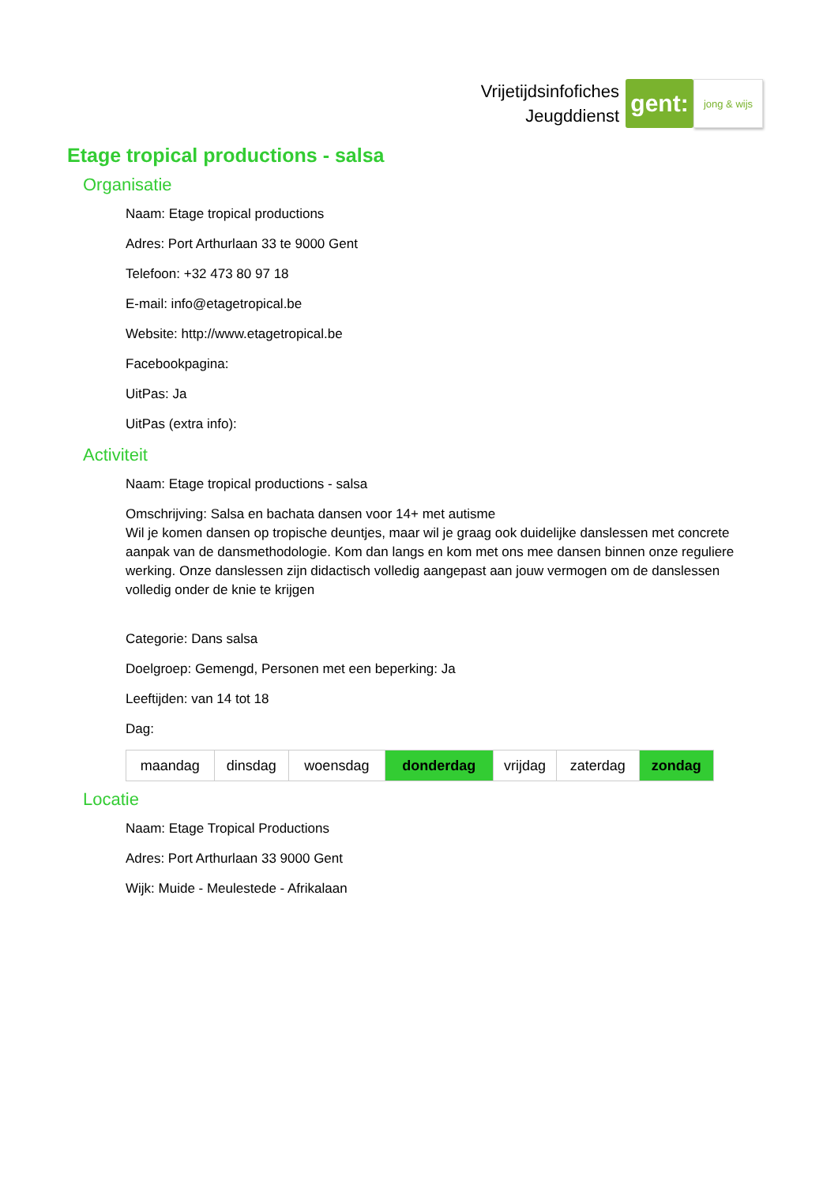Vrijetijdsinfofiches
Jeugddienst
gent:
jong & wijs
Etage tropical productions - salsa
Organisatie
Naam: Etage tropical productions
Adres: Port Arthurlaan 33 te 9000 Gent
Telefoon: +32 473 80 97 18
E-mail: info@etagetropical.be
Website: http://www.etagetropical.be
Facebookpagina:
UitPas: Ja
UitPas (extra info):
Activiteit
Naam: Etage tropical productions - salsa
Omschrijving: Salsa en bachata dansen voor 14+ met autisme
Wil je komen dansen op tropische deuntjes, maar wil je graag ook duidelijke danslessen met concrete aanpak van de dansmethodologie. Kom dan langs en kom met ons mee dansen binnen onze reguliere werking. Onze danslessen zijn didactisch volledig aangepast aan jouw vermogen om de danslessen volledig onder de knie te krijgen
Categorie: Dans salsa
Doelgroep: Gemengd, Personen met een beperking: Ja
Leeftijden: van 14 tot 18
Dag:
| maandag | dinsdag | woensdag | donderdag | vrijdag | zaterdag | zondag |
Locatie
Naam: Etage Tropical Productions
Adres: Port Arthurlaan 33 9000 Gent
Wijk: Muide - Meulestede - Afrikalaan